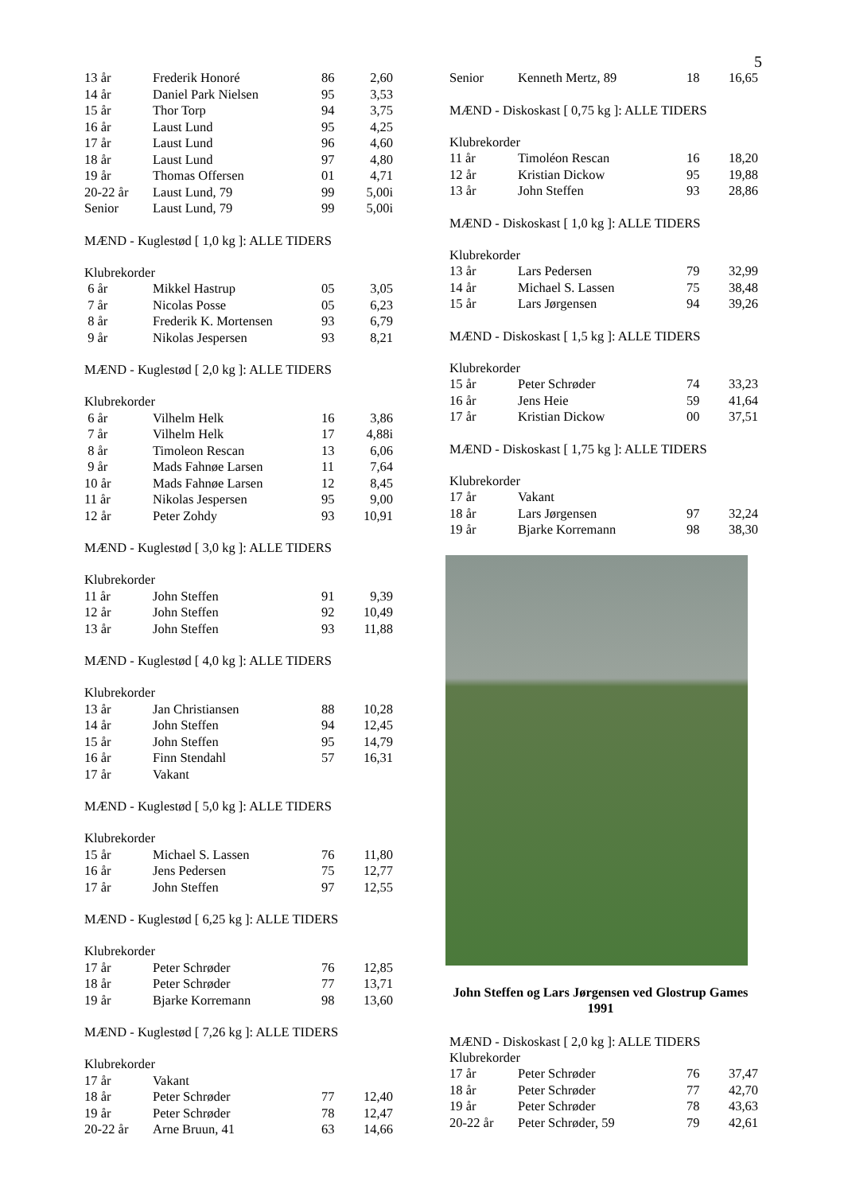5
| 13 år | Frederik Honoré | 86 | 2,60 |
| 14 år | Daniel Park Nielsen | 95 | 3,53 |
| 15 år | Thor Torp | 94 | 3,75 |
| 16 år | Laust Lund | 95 | 4,25 |
| 17 år | Laust Lund | 96 | 4,60 |
| 18 år | Laust Lund | 97 | 4,80 |
| 19 år | Thomas Offersen | 01 | 4,71 |
| 20-22 år | Laust Lund, 79 | 99 | 5,00i |
| Senior | Laust Lund, 79 | 99 | 5,00i |
MÆND - Kuglestød [ 1,0 kg ]: ALLE TIDERS
Klubrekorder
| 6 år | Mikkel Hastrup | 05 | 3,05 |
| 7 år | Nicolas Posse | 05 | 6,23 |
| 8 år | Frederik K. Mortensen | 93 | 6,79 |
| 9 år | Nikolas Jespersen | 93 | 8,21 |
MÆND - Kuglestød [ 2,0 kg ]: ALLE TIDERS
Klubrekorder
| 6 år | Vilhelm Helk | 16 | 3,86 |
| 7 år | Vilhelm Helk | 17 | 4,88i |
| 8 år | Timoleon Rescan | 13 | 6,06 |
| 9 år | Mads Fahnøe Larsen | 11 | 7,64 |
| 10 år | Mads Fahnøe Larsen | 12 | 8,45 |
| 11 år | Nikolas Jespersen | 95 | 9,00 |
| 12 år | Peter Zohdy | 93 | 10,91 |
MÆND - Kuglestød [ 3,0 kg ]: ALLE TIDERS
Klubrekorder
| 11 år | John Steffen | 91 | 9,39 |
| 12 år | John Steffen | 92 | 10,49 |
| 13 år | John Steffen | 93 | 11,88 |
MÆND - Kuglestød [ 4,0 kg ]: ALLE TIDERS
Klubrekorder
| 13 år | Jan Christiansen | 88 | 10,28 |
| 14 år | John Steffen | 94 | 12,45 |
| 15 år | John Steffen | 95 | 14,79 |
| 16 år | Finn Stendahl | 57 | 16,31 |
| 17 år | Vakant | | |
MÆND - Kuglestød [ 5,0 kg ]: ALLE TIDERS
Klubrekorder
| 15 år | Michael S. Lassen | 76 | 11,80 |
| 16 år | Jens Pedersen | 75 | 12,77 |
| 17 år | John Steffen | 97 | 12,55 |
MÆND - Kuglestød [ 6,25 kg ]: ALLE TIDERS
Klubrekorder
| 17 år | Peter Schrøder | 76 | 12,85 |
| 18 år | Peter Schrøder | 77 | 13,71 |
| 19 år | Bjarke Korremann | 98 | 13,60 |
MÆND - Kuglestød [ 7,26 kg ]: ALLE TIDERS
Klubrekorder
| 17 år | Vakant | | |
| 18 år | Peter Schrøder | 77 | 12,40 |
| 19 år | Peter Schrøder | 78 | 12,47 |
| 20-22 år | Arne Bruun, 41 | 63 | 14,66 |
| Senior | Kenneth Mertz, 89 | 18 | 16,65 |
MÆND - Diskoskast [ 0,75 kg ]: ALLE TIDERS
Klubrekorder
| 11 år | Timoléon Rescan | 16 | 18,20 |
| 12 år | Kristian Dickow | 95 | 19,88 |
| 13 år | John Steffen | 93 | 28,86 |
MÆND - Diskoskast [ 1,0 kg ]: ALLE TIDERS
Klubrekorder
| 13 år | Lars Pedersen | 79 | 32,99 |
| 14 år | Michael S. Lassen | 75 | 38,48 |
| 15 år | Lars Jørgensen | 94 | 39,26 |
MÆND - Diskoskast [ 1,5 kg ]: ALLE TIDERS
Klubrekorder
| 15 år | Peter Schrøder | 74 | 33,23 |
| 16 år | Jens Heie | 59 | 41,64 |
| 17 år | Kristian Dickow | 00 | 37,51 |
MÆND - Diskoskast [ 1,75 kg ]: ALLE TIDERS
Klubrekorder
| 17 år | Vakant | | |
| 18 år | Lars Jørgensen | 97 | 32,24 |
| 19 år | Bjarke Korremann | 98 | 38,30 |
John Steffen og Lars Jørgensen ved Glostrup Games 1991
MÆND - Diskoskast [ 2,0 kg ]: ALLE TIDERS
Klubrekorder
| 17 år | Peter Schrøder | 76 | 37,47 |
| 18 år | Peter Schrøder | 77 | 42,70 |
| 19 år | Peter Schrøder | 78 | 43,63 |
| 20-22 år | Peter Schrøder, 59 | 79 | 42,61 |